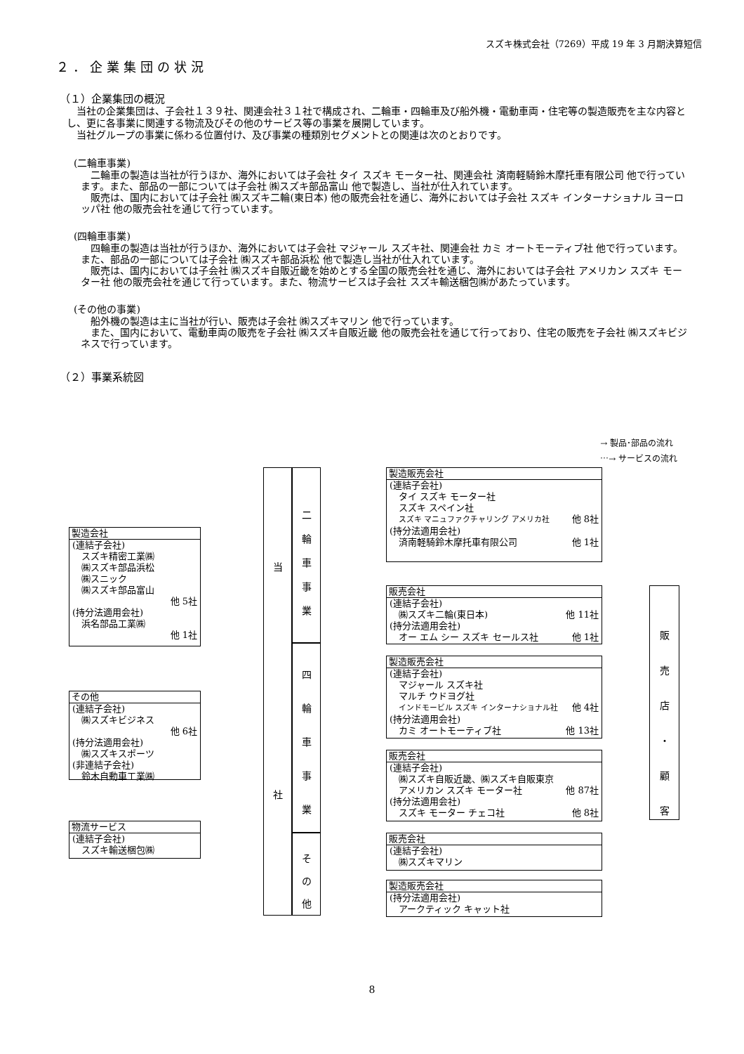スズキ株式会社（7269）平成 19 年 3 月期決算短信
２．企業集団の状況
（１）企業集団の概況
　当社の企業集団は、子会社１３９社、関連会社３１社で構成され、二輪車・四輪車及び船外機・電動車両・住宅等の製造販売を主な内容とし、更に各事業に関連する物流及びその他のサービス等の事業を展開しています。
　当社グループの事業に係わる位置付け、及び事業の種類別セグメントとの関連は次のとおりです。
(二輪車事業)
　二輪車の製造は当社が行うほか、海外においては子会社 タイ スズキ モーター社、関連会社 済南軽騎鈴木摩托車有限公司 他で行っています。また、部品の一部については子会社 ㈱スズキ部品富山 他で製造し、当社が仕入れています。
　販売は、国内においては子会社 ㈱スズキ二輪(東日本) 他の販売会社を通じ、海外においては子会社 スズキ インターナショナル ヨーロッパ社 他の販売会社を通じて行っています。
(四輪車事業)
　四輪車の製造は当社が行うほか、海外においては子会社 マジャール スズキ社、関連会社 カミ オートモーティブ社 他で行っています。また、部品の一部については子会社 ㈱スズキ部品浜松 他で製造し当社が仕入れています。
　販売は、国内においては子会社 ㈱スズキ自販近畿を始めとする全国の販売会社を通じ、海外においては子会社 アメリカン スズキ モーター社 他の販売会社を通じて行っています。また、物流サービスは子会社 スズキ輸送梱包㈱があたっています。
(その他の事業)
　船外機の製造は主に当社が行い、販売は子会社 ㈱スズキマリン 他で行っています。
　また、国内において、電動車両の販売を子会社 ㈱スズキ自販近畿 他の販売会社を通じて行っており、住宅の販売を子会社 ㈱スズキビジネスで行っています。
（２）事業系統図
→ 製品･部品の流れ
⋯→ サービスの流れ
製造会社
(連結子会社)
　スズキ精密工業㈱
　㈱スズキ部品浜松
　㈱スニック
　㈱スズキ部品富山
他 5社
(持分法適用会社)
　浜名部品工業㈱
他 1社
その他
(連結子会社)
　㈱スズキビジネス
他 6社
(持分法適用会社)
　㈱スズキスポーツ
(非連結子会社)
　鈴木自動車工業㈱
物流サービス
(連結子会社)
　スズキ輸送梱包㈱
当
社
二
輪
車
事
業
四
輪
車
事
業
そ
の
他
製造販売会社
(連結子会社)
　タイ スズキ モーター社
　スズキ スペイン社
　スズキ マニュファクチャリング アメリカ社 他 8社
(持分法適用会社)
　済南軽騎鈴木摩托車有限公司 他 1社
販売会社
(連結子会社)
　㈱スズキ二輪(東日本) 他 11社
(持分法適用会社)
　オー エム シー スズキ セールス社 他 1社
製造販売会社
(連結子会社)
　マジャール スズキ社
　マルチ ウドヨグ社
　インドモービル スズキ インターナショナル社 他 4社
(持分法適用会社)
　カミ オートモーティブ社 他 13社
販売会社
(連結子会社)
　㈱スズキ自販近畿、㈱スズキ自販東京
　アメリカン スズキ モーター社 他 87社
(持分法適用会社)
　スズキ モーター チェコ社 他 8社
販売会社
(連結子会社)
　㈱スズキマリン
製造販売会社
(持分法適用会社)
　アークティック キャット社
販
売
店
・
顧
客
8